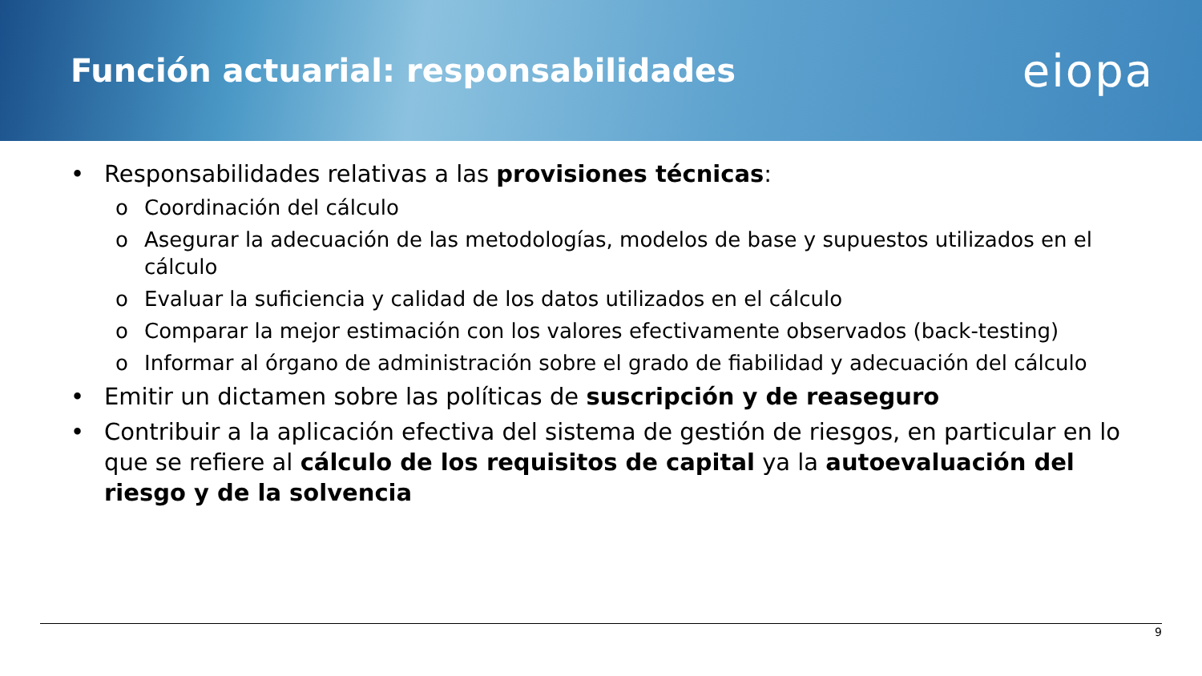Función actuarial: responsabilidades
eiopa
• Responsabilidades relativas a las provisiones técnicas:
o Coordinación del cálculo
o Asegurar la adecuación de las metodologías, modelos de base y supuestos utilizados en el cálculo
o Evaluar la suficiencia y calidad de los datos utilizados en el cálculo
o Comparar la mejor estimación con los valores efectivamente observados (back-testing)
o Informar al órgano de administración sobre el grado de fiabilidad y adecuación del cálculo
• Emitir un dictamen sobre las políticas de suscripción y de reaseguro
• Contribuir a la aplicación efectiva del sistema de gestión de riesgos, en particular en lo que se refiere al cálculo de los requisitos de capital ya la autoevaluación del riesgo y de la solvencia
9